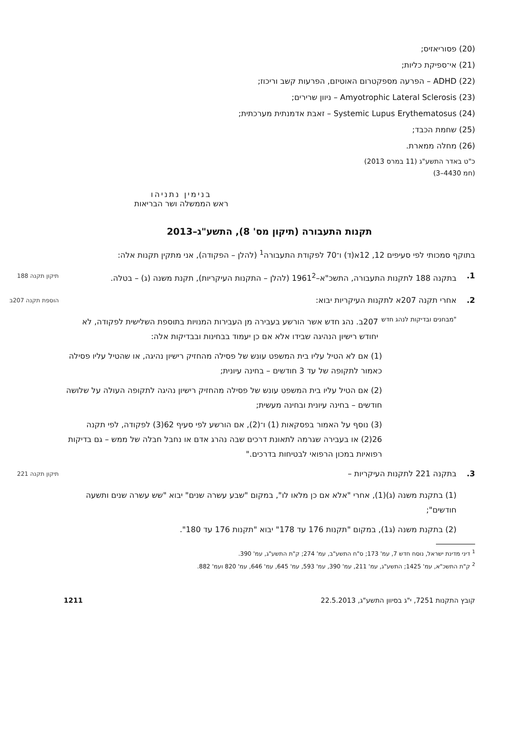(20) פסוריאזיס;
(21) אי־ספיקת כליות;
(22) ADHD – הפרעה מספקטרום האוטיזם, הפרעות קשב וריכוז;
(23) Amyotrophic Lateral Sclerosis – ניוון שרירים;
(24) Systemic Lupus Erythematosus – זאבת אדמנתית מערכתית;
(25) שחמת הכבד;
(26) מחלה ממארת.
כ"ט באדר התשע"ג (11 במרס 2013)
(חמ 4430–3)
בנימין נתניהו
ראש הממשלה ושר הבריאות
תקנות התעבורה (תיקון מס' 8), התשע"ג–2013
בתוקף סמכותי לפי סעיפים 12, 12א(ד) ו־70 לפקודת התעבורה<sup>1</sup> (להלן – הפקודה), אני מתקין תקנות אלה:
1. בתקנה 188 לתקנות התעבורה, התשכ"א–1961<sup>2</sup> (להלן – התקנות העיקריות), תקנת משנה (ג) – בטלה.
תיקון תקנה 188
2. אחרי תקנה 207א לתקנות העיקריות יבוא:
הוספת תקנה 207ב
"מבחנים ובדיקות לנהג חדש
207ב. נהג חדש אשר הורשע בעבירה מן העבירות המנויות בתוספת השלישית לפקודה, לא יחודש רישיון הנהיגה שבידו אלא אם כן יעמוד בבחינות ובבדיקות אלה:
(1) אם לא הטיל עליו בית המשפט עונש של פסילה מהחזיק רישיון נהיגה, או שהטיל עליו פסילה כאמור לתקופה של עד 3 חודשים – בחינה עיונית;
(2) אם הטיל עליו בית המשפט עונש של פסילה מהחזיק רישיון נהיגה לתקופה העולה על שלושה חודשים – בחינה עיונית ובחינה מעשית;
(3) נוסף על האמור בפסקאות (1) ו־(2), אם הורשע לפי סעיף 62(3) לפקודה, לפי תקנה 26(2) או בעבירה שגרמה לתאונת דרכים שבה נהרג אדם או נחבל חבלה של ממש – גם בדיקות רפואיות במכון הרפואי לבטיחות בדרכים."
3. בתקנה 221 לתקנות העיקריות –
תיקון תקנה 221
(1) בתקנת משנה (ג)(1), אחרי "אלא אם כן מלאו לו", במקום "שבע עשרה שנים" יבוא "שש עשרה שנים ותשעה חודשים";
(2) בתקנת משנה (ג1), במקום "תקנות 176 עד 178" יבוא "תקנות 176 עד 180".
<sup>1</sup> דיני מדינת ישראל, נוסח חדש 7, עמ' 173; ס"ח התשע"ב, עמ' 274; ק"ת התשע"ג, עמ' 390.
<sup>2</sup> ק"ת התשכ"א, עמ' 1425; התשע"ג, עמ' 211, עמ' 390, עמ' 593, עמ' 645, עמ' 646, עמ' 820 ועמ' 882.
קובץ התקנות 7251, י"ג בסיוון התשע"ג, 22.5.2013 1211